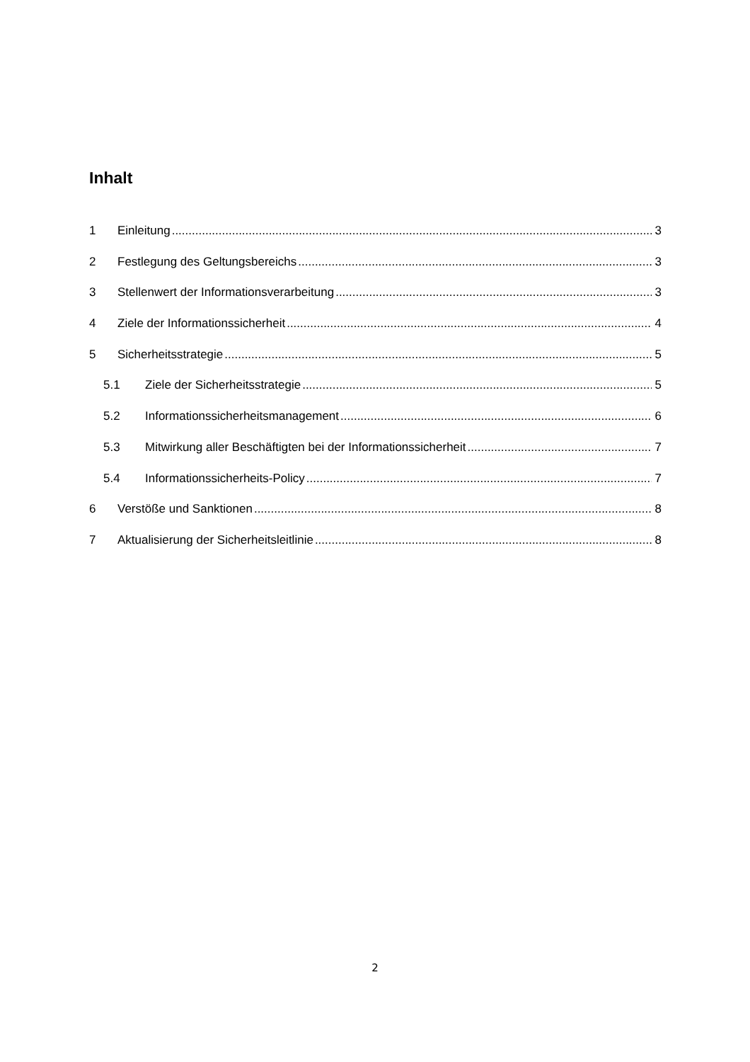Inhalt
1 Einleitung 3
2 Festlegung des Geltungsbereichs 3
3 Stellenwert der Informationsverarbeitung 3
4 Ziele der Informationssicherheit 4
5 Sicherheitsstrategie 5
5.1 Ziele der Sicherheitsstrategie 5
5.2 Informationssicherheitsmanagement 6
5.3 Mitwirkung aller Beschäftigten bei der Informationssicherheit 7
5.4 Informationssicherheits-Policy 7
6 Verstöße und Sanktionen 8
7 Aktualisierung der Sicherheitsleitlinie 8
2